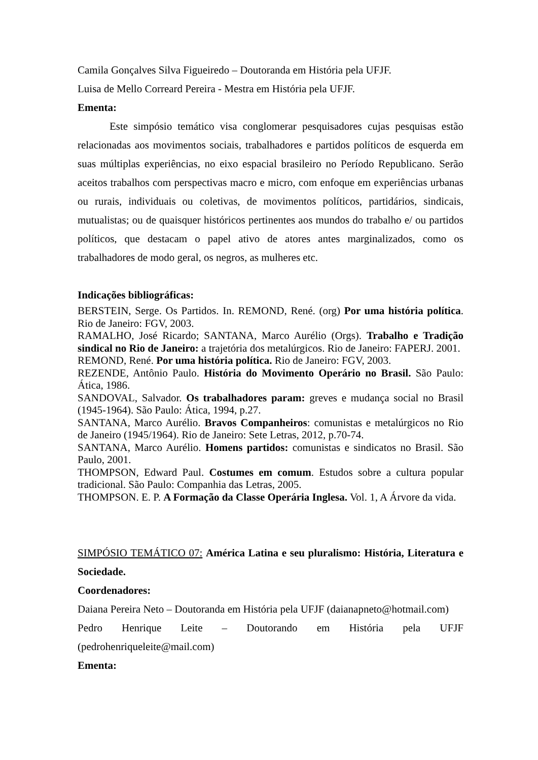Camila Gonçalves Silva Figueiredo – Doutoranda em História pela UFJF.
Luisa de Mello Correard Pereira - Mestra em História pela UFJF.
Ementa:
Este simpósio temático visa conglomerar pesquisadores cujas pesquisas estão relacionadas aos movimentos sociais, trabalhadores e partidos políticos de esquerda em suas múltiplas experiências, no eixo espacial brasileiro no Período Republicano. Serão aceitos trabalhos com perspectivas macro e micro, com enfoque em experiências urbanas ou rurais, individuais ou coletivas, de movimentos políticos, partidários, sindicais, mutualistas; ou de quaisquer históricos pertinentes aos mundos do trabalho e/ ou partidos políticos, que destacam o papel ativo de atores antes marginalizados, como os trabalhadores de modo geral, os negros, as mulheres etc.
Indicações bibliográficas:
BERSTEIN, Serge. Os Partidos. In. REMOND, René. (org) Por uma história política. Rio de Janeiro: FGV, 2003.
RAMALHO, José Ricardo; SANTANA, Marco Aurélio (Orgs). Trabalho e Tradição sindical no Rio de Janeiro: a trajetória dos metalúrgicos. Rio de Janeiro: FAPERJ. 2001.
REMOND, René. Por uma história política. Rio de Janeiro: FGV, 2003.
REZENDE, Antônio Paulo. História do Movimento Operário no Brasil. São Paulo: Ática, 1986.
SANDOVAL, Salvador. Os trabalhadores param: greves e mudança social no Brasil (1945-1964). São Paulo: Ática, 1994, p.27.
SANTANA, Marco Aurélio. Bravos Companheiros: comunistas e metalúrgicos no Rio de Janeiro (1945/1964). Rio de Janeiro: Sete Letras, 2012, p.70-74.
SANTANA, Marco Aurélio. Homens partidos: comunistas e sindicatos no Brasil. São Paulo, 2001.
THOMPSON, Edward Paul. Costumes em comum. Estudos sobre a cultura popular tradicional. São Paulo: Companhia das Letras, 2005.
THOMPSON. E. P. A Formação da Classe Operária Inglesa. Vol. 1, A Árvore da vida.
SIMPÓSIO TEMÁTICO 07: América Latina e seu pluralismo: História, Literatura e Sociedade.
Coordenadores:
Daiana Pereira Neto – Doutoranda em História pela UFJF (daianapneto@hotmail.com)
Pedro Henrique Leite – Doutorando em História pela UFJF
(pedrohenriqueleite@mail.com)
Ementa: